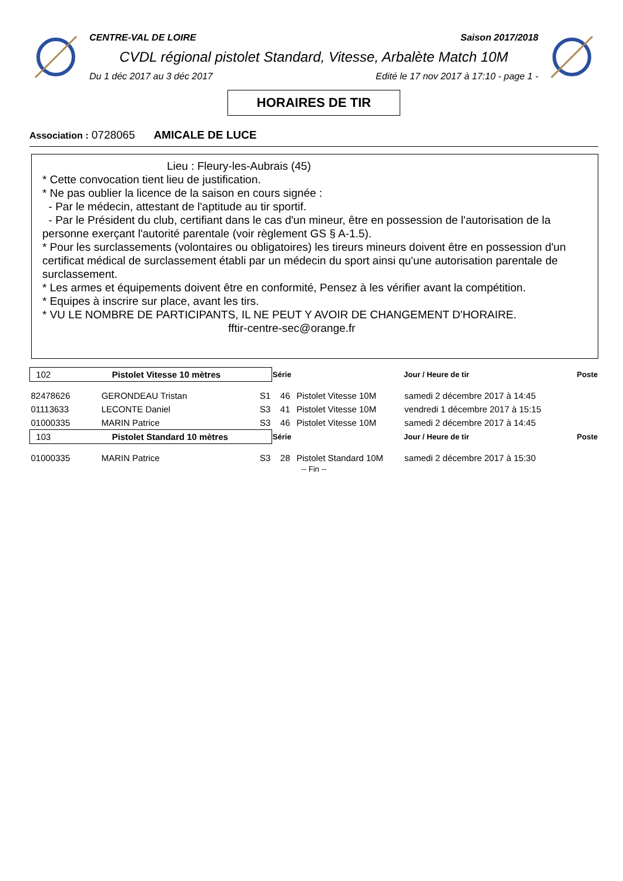CENTRE-VAL DE LOIRE Saison 2017/2018
CVDL régional pistolet Standard, Vitesse, Arbalète Match 10M
Du 1 déc 2017 au 3 déc 2017 Edité le 17 nov 2017 à 17:10 - page 1 -
HORAIRES DE TIR
Association : 0728065 AMICALE DE LUCE
Lieu : Fleury-les-Aubrais (45)
* Cette convocation tient lieu de justification.
* Ne pas oublier la licence de la saison en cours signée :
- Par le médecin, attestant de l'aptitude au tir sportif.
- Par le Président du club, certifiant dans le cas d'un mineur, être en possession de l'autorisation de la personne exerçant l'autorité parentale (voir règlement GS § A-1.5).
* Pour les surclassements (volontaires ou obligatoires) les tireurs mineurs doivent être en possession d'un certificat médical de surclassement établi par un médecin du sport ainsi qu'une autorisation parentale de surclassement.
* Les armes et équipements doivent être en conformité, Pensez à les vérifier avant la compétition.
* Equipes à inscrire sur place, avant les tirs.
* VU LE NOMBRE DE PARTICIPANTS, IL NE PEUT Y AVOIR DE CHANGEMENT D'HORAIRE.
fftir-centre-sec@orange.fr
| 102 Pistolet Vitesse 10 mètres | | | Série | | Jour / Heure de tir | Poste |
| 82478626 | GERONDEAU Tristan | S1 | 46 | Pistolet Vitesse 10M | samedi 2 décembre 2017 à 14:45 | |
| 01113633 | LECONTE Daniel | S3 | 41 | Pistolet Vitesse 10M | vendredi 1 décembre 2017 à 15:15 | |
| 01000335 | MARIN Patrice | S3 | 46 | Pistolet Vitesse 10M | samedi 2 décembre 2017 à 14:45 | |
| 103 Pistolet Standard 10 mètres | | | Série | | Jour / Heure de tir | Poste |
| 01000335 | MARIN Patrice | S3 | 28 | Pistolet Standard 10M | samedi 2 décembre 2017 à 15:30 | |
-- Fin --